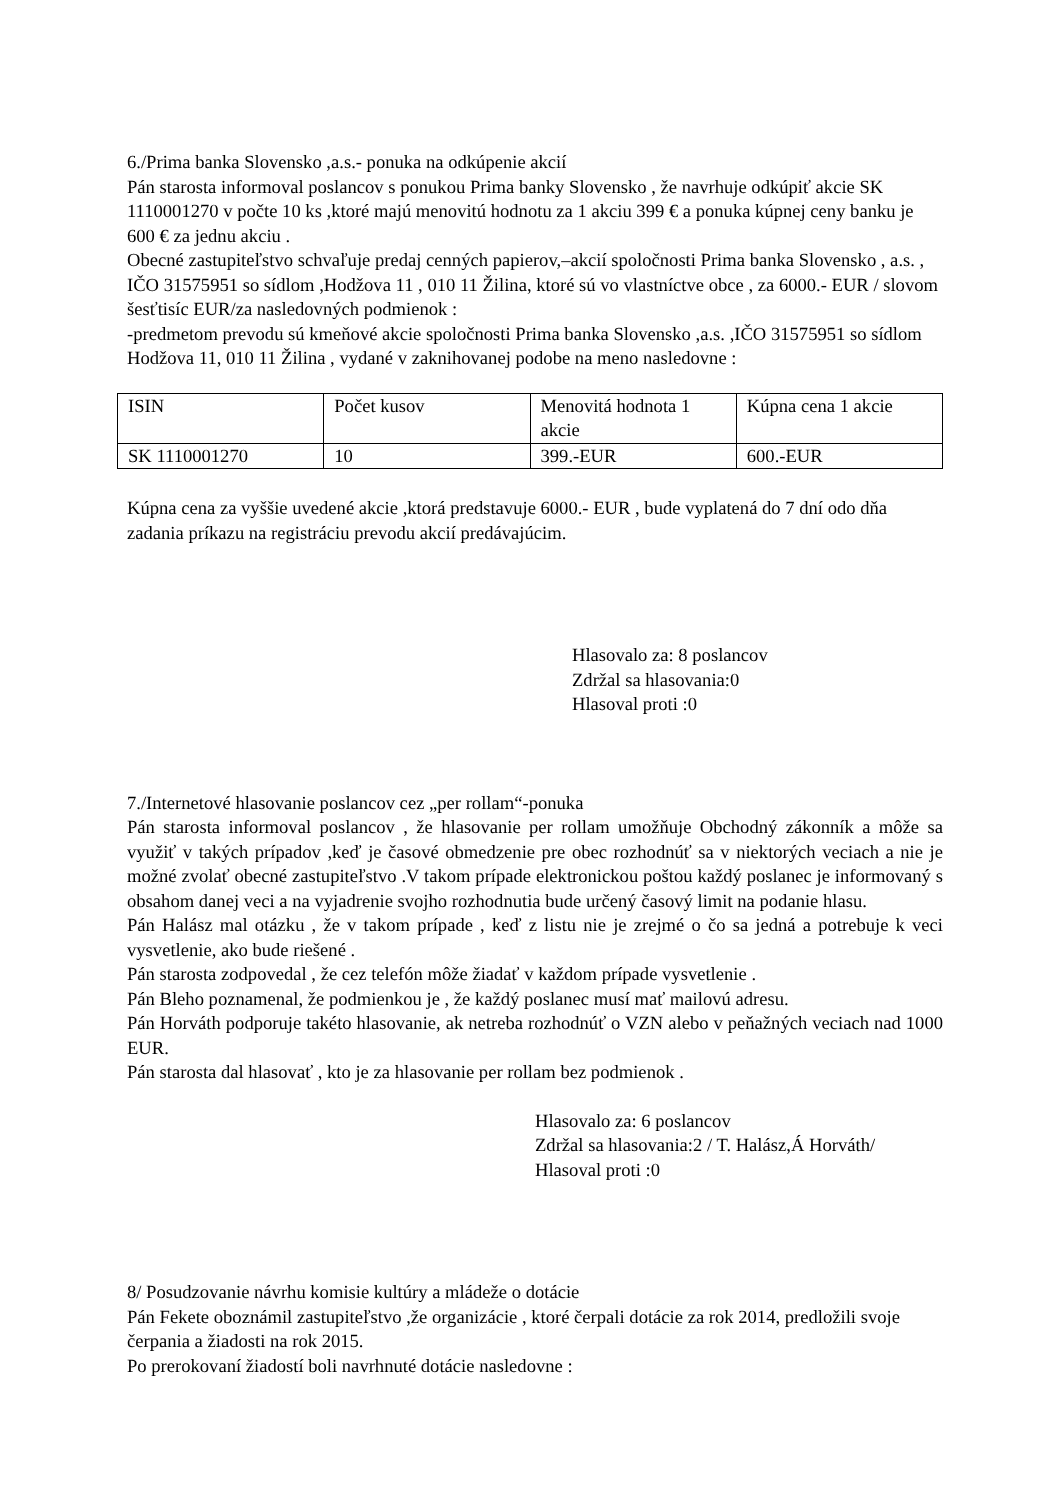6./Prima banka Slovensko ,a.s.- ponuka na odkúpenie akcií
Pán starosta informoval poslancov s ponukou Prima banky Slovensko , že navrhuje odkúpiť akcie SK 1110001270 v počte 10 ks ,ktoré majú menovitú hodnotu za 1 akciu 399 € a ponuka kúpnej ceny banku je 600 € za jednu akciu .
Obecné zastupiteľstvo schvaľuje predaj cenných papierov,–akcií spoločnosti Prima banka Slovensko , a.s. , IČO 31575951 so sídlom ,Hodžova 11 , 010 11 Žilina, ktoré sú vo vlastníctve obce , za 6000.- EUR / slovom šesťtisíc EUR/za nasledovných podmienok :
-predmetom prevodu sú kmeňové akcie spoločnosti Prima banka Slovensko ,a.s. ,IČO 31575951 so sídlom Hodžova 11, 010 11 Žilina , vydané v zaknihovanej podobe na meno nasledovne :
| ISIN | Počet kusov | Menovitá hodnota 1 akcie | Kúpna cena 1 akcie |
| SK 1110001270 | 10 | 399.-EUR | 600.-EUR |
Kúpna cena za vyššie uvedené akcie ,ktorá predstavuje 6000.- EUR , bude vyplatená do 7 dní odo dňa zadania príkazu na registráciu prevodu akcií predávajúcim.
Hlasovalo za: 8 poslancov
Zdržal sa hlasovania:0
Hlasoval proti :0
7./Internetové hlasovanie poslancov cez „per rollam“-ponuka
Pán starosta informoval poslancov , že hlasovanie per rollam umožňuje Obchodný zákonník a môže sa využiť v takých prípadov ,keď je časové obmedzenie pre obec rozhodnúť sa v niektorých veciach a nie je možné zvolať obecné zastupiteľstvo .V takom prípade elektronickou poštou každý poslanec je informovaný s obsahom danej veci a na vyjadrenie svojho rozhodnutia bude určený časový limit na podanie hlasu.
Pán Halász mal otázku , že v takom prípade , keď z listu nie je zrejmé o čo sa jedná a potrebuje k veci vysvetlenie, ako bude riešené .
Pán starosta zodpovedal , že cez telefón môže žiadať v každom prípade vysvetlenie .
Pán Bleho poznamenal, že podmienkou je , že každý poslanec musí mať mailovú adresu.
Pán Horváth podporuje takéto hlasovanie, ak netreba rozhodnúť o VZN alebo v peňažných veciach nad 1000 EUR.
Pán starosta dal hlasovať , kto je za hlasovanie per rollam bez podmienok .
Hlasovalo za: 6 poslancov
Zdržal sa hlasovania:2 / T. Halász,Á Horváth/
Hlasoval proti :0
8/ Posudzovanie návrhu komisie kultúry a mládeže o dotácie
Pán Fekete oboznámil zastupiteľstvo ,že organizácie , ktoré čerpali dotácie za rok 2014, predložili svoje čerpania a žiadosti na rok 2015.
Po prerokovaní žiadostí boli navrhnuté dotácie nasledovne :